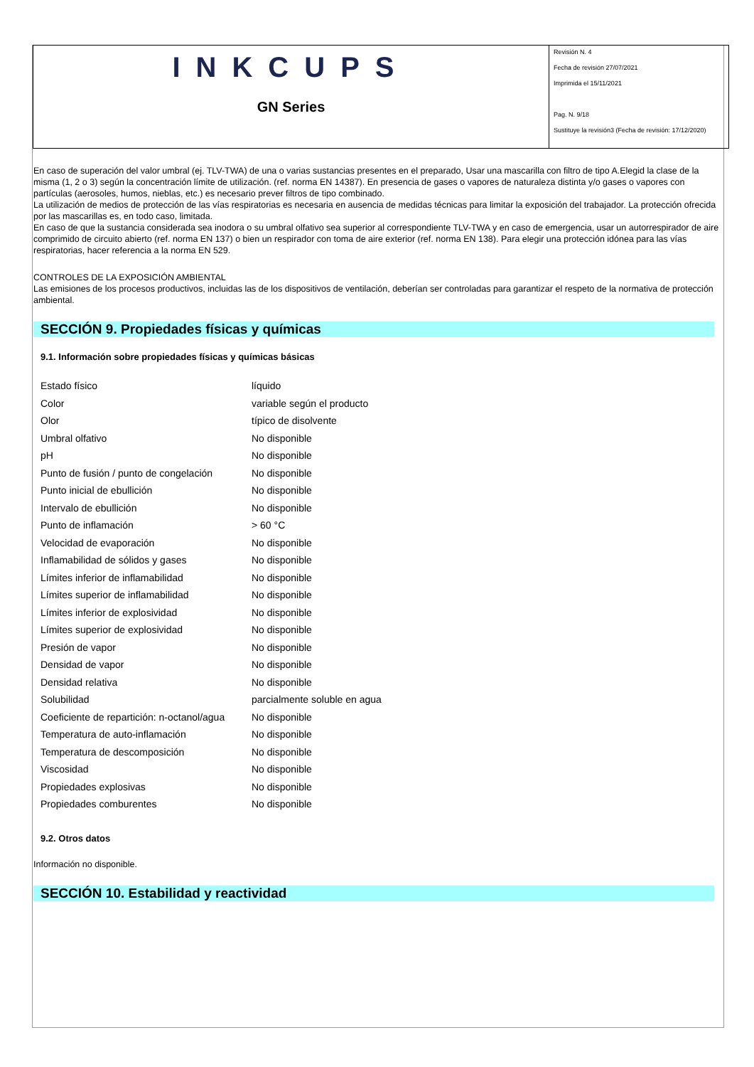INKCUPS
GN Series
Revisión N. 4
Fecha de revisión 27/07/2021
Imprimida el 15/11/2021
Pag. N. 9/18
Sustituye la revisión3 (Fecha de revisión: 17/12/2020)
En caso de superación del valor umbral (ej. TLV-TWA) de una o varias sustancias presentes en el preparado, Usar una mascarilla con filtro de tipo A.Elegid la clase de la misma (1, 2 o 3) según la concentración límite de utilización. (ref. norma EN 14387). En presencia de gases o vapores de naturaleza distinta y/o gases o vapores con partículas (aerosoles, humos, nieblas, etc.) es necesario prever filtros de tipo combinado.
La utilización de medios de protección de las vías respiratorias es necesaria en ausencia de medidas técnicas para limitar la exposición del trabajador. La protección ofrecida por las mascarillas es, en todo caso, limitada.
En caso de que la sustancia considerada sea inodora o su umbral olfativo sea superior al correspondiente TLV-TWA y en caso de emergencia, usar un autorrespirador de aire comprimido de circuito abierto (ref. norma EN 137) o bien un respirador con toma de aire exterior (ref. norma EN 138). Para elegir una protección idónea para las vías respiratorias, hacer referencia a la norma EN 529.
CONTROLES DE LA EXPOSICIÓN AMBIENTAL
Las emisiones de los procesos productivos, incluidas las de los dispositivos de ventilación, deberían ser controladas para garantizar el respeto de la normativa de protección ambiental.
SECCIÓN 9. Propiedades físicas y químicas
9.1. Información sobre propiedades físicas y químicas básicas
| Estado físico | líquido |
| Color | variable según el producto |
| Olor | típico de disolvente |
| Umbral olfativo | No disponible |
| pH | No disponible |
| Punto de fusión / punto de congelación | No disponible |
| Punto inicial de ebullición | No disponible |
| Intervalo de ebullición | No disponible |
| Punto de inflamación | > 60 °C |
| Velocidad de evaporación | No disponible |
| Inflamabilidad de sólidos y gases | No disponible |
| Límites inferior de inflamabilidad | No disponible |
| Límites superior de inflamabilidad | No disponible |
| Límites inferior de explosividad | No disponible |
| Límites superior de explosividad | No disponible |
| Presión de vapor | No disponible |
| Densidad de vapor | No disponible |
| Densidad relativa | No disponible |
| Solubilidad | parcialmente soluble en agua |
| Coeficiente de repartición: n-octanol/agua | No disponible |
| Temperatura de auto-inflamación | No disponible |
| Temperatura de descomposición | No disponible |
| Viscosidad | No disponible |
| Propiedades explosivas | No disponible |
| Propiedades comburentes | No disponible |
9.2. Otros datos
Información no disponible.
SECCIÓN 10. Estabilidad y reactividad